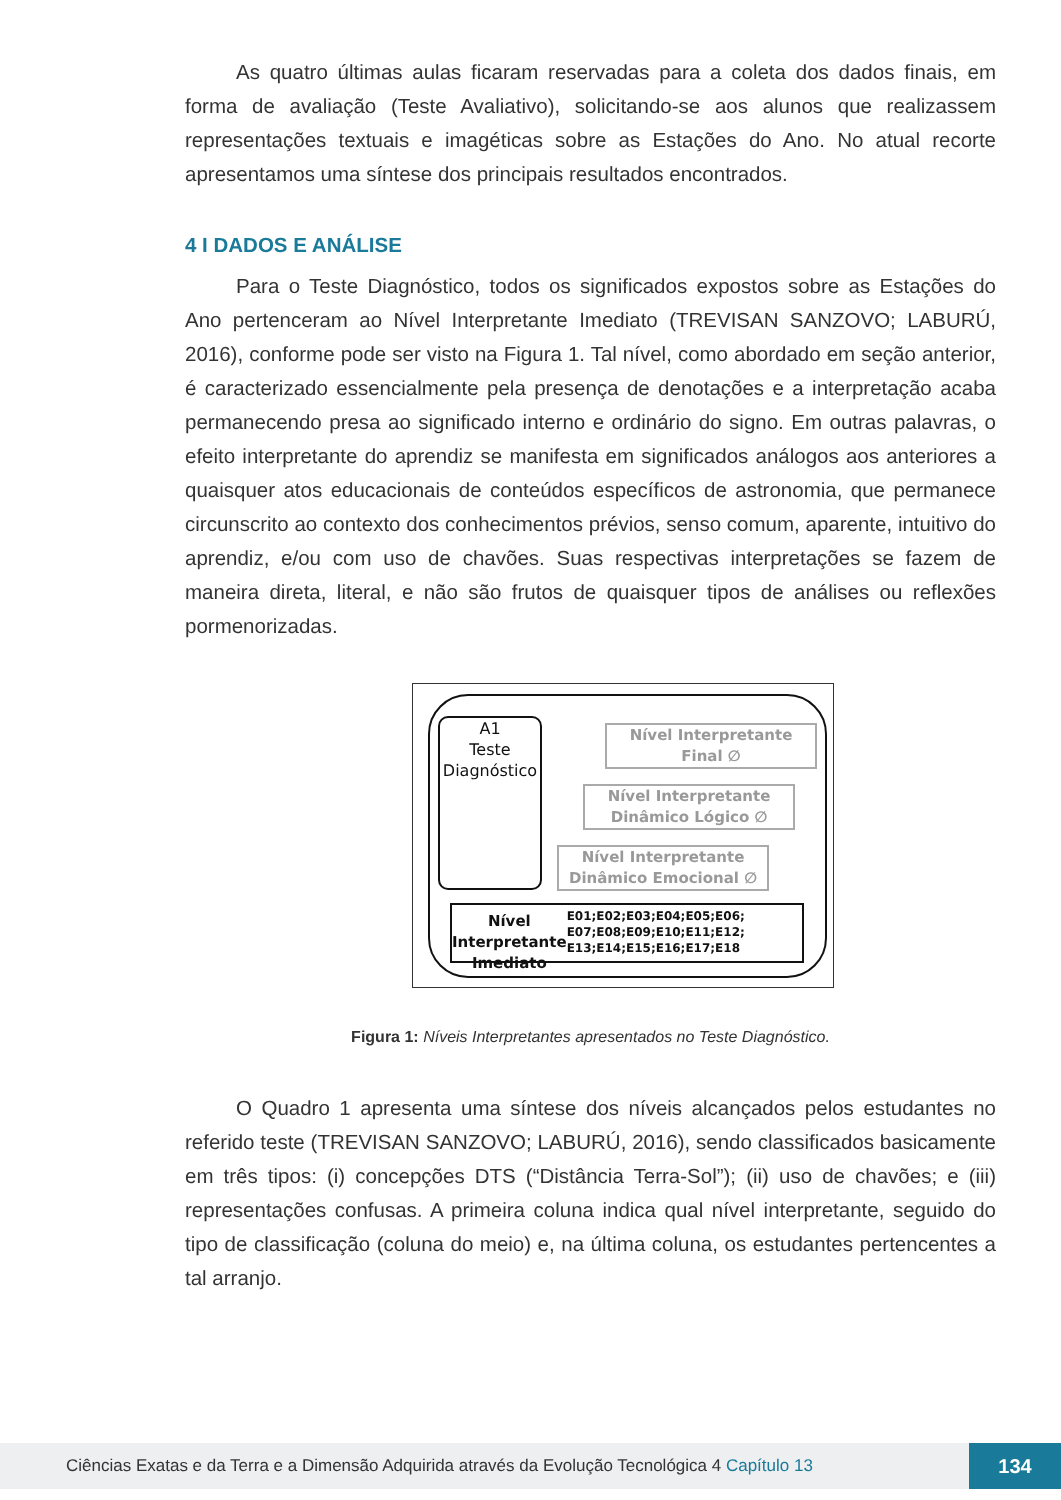As quatro últimas aulas ficaram reservadas para a coleta dos dados finais, em forma de avaliação (Teste Avaliativo), solicitando-se aos alunos que realizassem representações textuais e imagéticas sobre as Estações do Ano. No atual recorte apresentamos uma síntese dos principais resultados encontrados.
4 I DADOS E ANÁLISE
Para o Teste Diagnóstico, todos os significados expostos sobre as Estações do Ano pertenceram ao Nível Interpretante Imediato (TREVISAN SANZOVO; LABURÚ, 2016), conforme pode ser visto na Figura 1. Tal nível, como abordado em seção anterior, é caracterizado essencialmente pela presença de denotações e a interpretação acaba permanecendo presa ao significado interno e ordinário do signo. Em outras palavras, o efeito interpretante do aprendiz se manifesta em significados análogos aos anteriores a quaisquer atos educacionais de conteúdos específicos de astronomia, que permanece circunscrito ao contexto dos conhecimentos prévios, senso comum, aparente, intuitivo do aprendiz, e/ou com uso de chavões. Suas respectivas interpretações se fazem de maneira direta, literal, e não são frutos de quaisquer tipos de análises ou reflexões pormenorizadas.
A1
Teste
Diagnóstico
Nível Interpretante
Final ∅
Nível Interpretante
Dinâmico Lógico ∅
Nível Interpretante
Dinâmico Emocional ∅
Nível Interpretante Imediato
E01;E02;E03;E04;E05;E06; E07;E08;E09;E10;E11;E12; E13;E14;E15;E16;E17;E18
Figura 1: Níveis Interpretantes apresentados no Teste Diagnóstico.
O Quadro 1 apresenta uma síntese dos níveis alcançados pelos estudantes no referido teste (TREVISAN SANZOVO; LABURÚ, 2016), sendo classificados basicamente em três tipos: (i) concepções DTS (“Distância Terra-Sol”); (ii) uso de chavões; e (iii) representações confusas. A primeira coluna indica qual nível interpretante, seguido do tipo de classificação (coluna do meio) e, na última coluna, os estudantes pertencentes a tal arranjo.
Ciências Exatas e da Terra e a Dimensão Adquirida através da Evolução Tecnológica 4 Capítulo 13
134